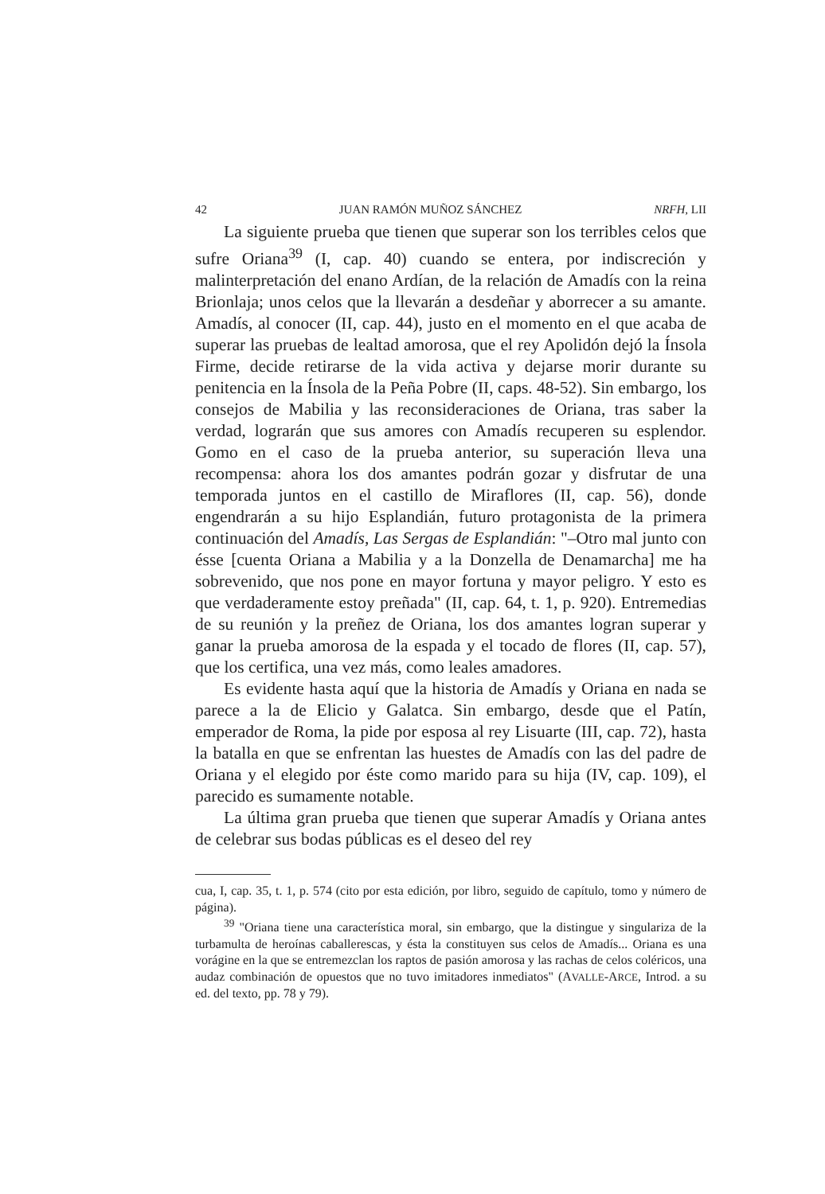42 JUAN RAMÓN MUÑOZ SÁNCHEZ NRFH, LII
La siguiente prueba que tienen que superar son los terribles celos que sufre Oriana<sup>39</sup> (I, cap. 40) cuando se entera, por indiscreción y malinterpretación del enano Ardían, de la relación de Amadís con la reina Brionlaja; unos celos que la llevarán a desdeñar y aborrecer a su amante. Amadís, al conocer (II, cap. 44), justo en el momento en el que acaba de superar las pruebas de lealtad amorosa, que el rey Apolidón dejó la Ínsola Firme, decide retirarse de la vida activa y dejarse morir durante su penitencia en la Ínsola de la Peña Pobre (II, caps. 48-52). Sin embargo, los consejos de Mabilia y las reconsideraciones de Oriana, tras saber la verdad, lograrán que sus amores con Amadís recuperen su esplendor. Gomo en el caso de la prueba anterior, su superación lleva una recompensa: ahora los dos amantes podrán gozar y disfrutar de una temporada juntos en el castillo de Miraflores (II, cap. 56), donde engendrarán a su hijo Esplandián, futuro protagonista de la primera continuación del Amadís, Las Sergas de Esplandián: "–Otro mal junto con ésse [cuenta Oriana a Mabilia y a la Donzella de Denamarcha] me ha sobrevenido, que nos pone en mayor fortuna y mayor peligro. Y esto es que verdaderamente estoy preñada" (II, cap. 64, t. 1, p. 920). Entremedias de su reunión y la preñez de Oriana, los dos amantes logran superar y ganar la prueba amorosa de la espada y el tocado de flores (II, cap. 57), que los certifica, una vez más, como leales amadores.
Es evidente hasta aquí que la historia de Amadís y Oriana en nada se parece a la de Elicio y Galatca. Sin embargo, desde que el Patín, emperador de Roma, la pide por esposa al rey Lisuarte (III, cap. 72), hasta la batalla en que se enfrentan las huestes de Amadís con las del padre de Oriana y el elegido por éste como marido para su hija (IV, cap. 109), el parecido es sumamente notable.
La última gran prueba que tienen que superar Amadís y Oriana antes de celebrar sus bodas públicas es el deseo del rey
cua, I, cap. 35, t. 1, p. 574 (cito por esta edición, por libro, seguido de capítulo, tomo y número de página).
<sup>39</sup> "Oriana tiene una característica moral, sin embargo, que la distingue y singulariza de la turbamulta de heroínas caballerescas, y ésta la constituyen sus celos de Amadís... Oriana es una vorágine en la que se entremezclan los raptos de pasión amorosa y las rachas de celos coléricos, una audaz combinación de opuestos que no tuvo imitadores inmediatos" (AVALLE-ARCE, Introd. a su ed. del texto, pp. 78 y 79).